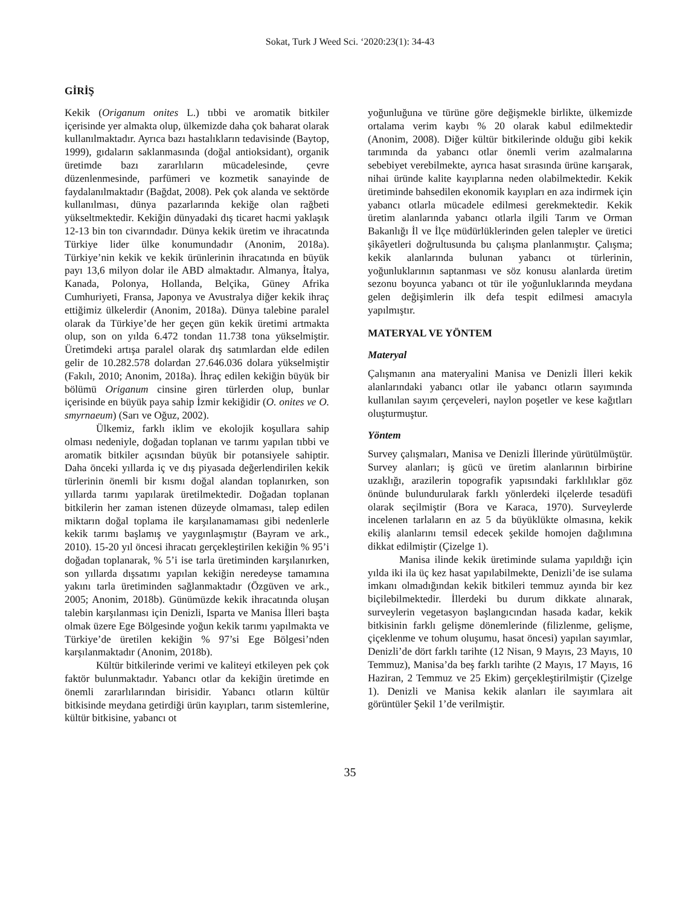Sokat, Turk J Weed Sci. ‘2020:23(1): 34-43
GİRİŞ
Kekik (Origanum onites L.) tıbbi ve aromatik bitkiler içerisinde yer almakta olup, ülkemizde daha çok baharat olarak kullanılmaktadır. Ayrıca bazı hastalıkların tedavisinde (Baytop, 1999), gıdaların saklanmasında (doğal antioksidant), organik üretimde bazı zararlıların mücadelesinde, çevre düzenlenmesinde, parfümeri ve kozmetik sanayinde de faydalanılmaktadır (Bağdat, 2008). Pek çok alanda ve sektörde kullanılması, dünya pazarlarında kekiğe olan rağbeti yükseltmektedir. Kekiğin dünyadaki dış ticaret hacmi yaklaşık 12-13 bin ton civarındadır. Dünya kekik üretim ve ihracatında Türkiye lider ülke konumundadır (Anonim, 2018a). Türkiye’nin kekik ve kekik ürünlerinin ihracatında en büyük payı 13,6 milyon dolar ile ABD almaktadır. Almanya, İtalya, Kanada, Polonya, Hollanda, Belçika, Güney Afrika Cumhuriyeti, Fransa, Japonya ve Avustralya diğer kekik ihraç ettiğimiz ülkelerdir (Anonim, 2018a). Dünya talebine paralel olarak da Türkiye’de her geçen gün kekik üretimi artmakta olup, son on yılda 6.472 tondan 11.738 tona yükselmiştir. Üretimdeki artışa paralel olarak dış satımlardan elde edilen gelir de 10.282.578 dolardan 27.646.036 dolara yükselmiştir (Fakılı, 2010; Anonim, 2018a). İhraç edilen kekiğin büyük bir bölümü Origanum cinsine giren türlerden olup, bunlar içerisinde en büyük paya sahip İzmir kekiğidir (O. onites ve O. smyrnaeum) (Sarı ve Oğuz, 2002).
Ülkemiz, farklı iklim ve ekolojik koşullara sahip olması nedeniyle, doğadan toplanan ve tarımı yapılan tıbbi ve aromatik bitkiler açısından büyük bir potansiyele sahiptir. Daha önceki yıllarda iç ve dış piyasada değerlendirilen kekik türlerinin önemli bir kısmı doğal alandan toplanırken, son yıllarda tarımı yapılarak üretilmektedir. Doğadan toplanan bitkilerin her zaman istenen düzeyde olmaması, talep edilen miktarın doğal toplama ile karşılanamaması gibi nedenlerle kekik tarımı başlamış ve yaygınlaşmıştır (Bayram ve ark., 2010). 15-20 yıl öncesi ihracatı gerçekleştirilen kekiğin % 95’i doğadan toplanarak, % 5’i ise tarla üretiminden karşılanırken, son yıllarda dışsatımı yapılan kekiğin neredeyse tamamına yakını tarla üretiminden sağlanmaktadır (Özgüven ve ark., 2005; Anonim, 2018b). Günümüzde kekik ihracatında oluşan talebin karşılanması için Denizli, Isparta ve Manisa İlleri başta olmak üzere Ege Bölgesinde yoğun kekik tarımı yapılmakta ve Türkiye’de üretilen kekiğin % 97’si Ege Bölgesi’nden karşılanmaktadır (Anonim, 2018b).
Kültür bitkilerinde verimi ve kaliteyi etkileyen pek çok faktör bulunmaktadır. Yabancı otlar da kekiğin üretimde en önemli zararlılarından birisidir. Yabancı otların kültür bitkisinde meydana getirdiği ürün kayıpları, tarım sistemlerine, kültür bitkisine, yabancı ot
yoğunluğuna ve türüne göre değişmekle birlikte, ülkemizde ortalama verim kaybı % 20 olarak kabul edilmektedir (Anonim, 2008). Diğer kültür bitkilerinde olduğu gibi kekik tarımında da yabancı otlar önemli verim azalmalarına sebebiyet verebilmekte, ayrıca hasat sırasında ürüne karışarak, nihai üründe kalite kayıplarına neden olabilmektedir. Kekik üretiminde bahsedilen ekonomik kayıpları en aza indirmek için yabancı otlarla mücadele edilmesi gerekmektedir. Kekik üretim alanlarında yabancı otlarla ilgili Tarım ve Orman Bakanlığı İl ve İlçe müdürlüklerinden gelen talepler ve üretici şikâyetleri doğrultusunda bu çalışma planlanmıştır. Çalışma; kekik alanlarında bulunan yabancı ot türlerinin, yoğunluklarının saptanması ve söz konusu alanlarda üretim sezonu boyunca yabancı ot tür ile yoğunluklarında meydana gelen değişimlerin ilk defa tespit edilmesi amacıyla yapılmıştır.
MATERYAL VE YÖNTEM
Materyal
Çalışmanın ana materyalini Manisa ve Denizli İlleri kekik alanlarındaki yabancı otlar ile yabancı otların sayımında kullanılan sayım çerçeveleri, naylon poşetler ve kese kağıtları oluşturmuştur.
Yöntem
Survey çalışmaları, Manisa ve Denizli İllerinde yürütülmüştür. Survey alanları; iş gücü ve üretim alanlarının birbirine uzaklığı, arazilerin topografik yapısındaki farklılıklar göz önünde bulundurularak farklı yönlerdeki ilçelerde tesadüfi olarak seçilmiştir (Bora ve Karaca, 1970). Surveylerde incelenen tarlaların en az 5 da büyüklükte olmasına, kekik ekiliş alanlarını temsil edecek şekilde homojen dağılımına dikkat edilmiştir (Çizelge 1).
Manisa ilinde kekik üretiminde sulama yapıldığı için yılda iki ila üç kez hasat yapılabilmekte, Denizli’de ise sulama imkanı olmadığından kekik bitkileri temmuz ayında bir kez biçilebilmektedir. İllerdeki bu durum dikkate alınarak, surveylerin vegetasyon başlangıcından hasada kadar, kekik bitkisinin farklı gelişme dönemlerinde (filizlenme, gelişme, çiçeklenme ve tohum oluşumu, hasat öncesi) yapılan sayımlar, Denizli’de dört farklı tarihte (12 Nisan, 9 Mayıs, 23 Mayıs, 10 Temmuz), Manisa’da beş farklı tarihte (2 Mayıs, 17 Mayıs, 16 Haziran, 2 Temmuz ve 25 Ekim) gerçekleştirilmiştir (Çizelge 1). Denizli ve Manisa kekik alanları ile sayımlara ait görüntüler Şekil 1’de verilmiştir.
35